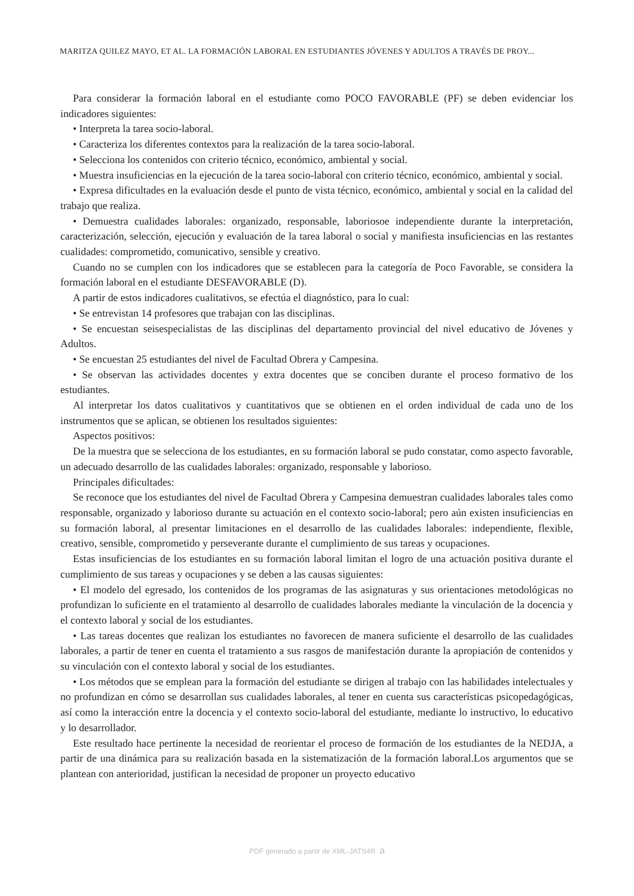MARITZA QUILEZ MAYO, ET AL. LA FORMACIÓN LABORAL EN ESTUDIANTES JÓVENES Y ADULTOS A TRAVÉS DE PROY...
Para considerar la formación laboral en el estudiante como POCO FAVORABLE (PF) se deben evidenciar los indicadores siguientes:
• Interpreta la tarea socio-laboral.
• Caracteriza los diferentes contextos para la realización de la tarea socio-laboral.
• Selecciona los contenidos con criterio técnico, económico, ambiental y social.
• Muestra insuficiencias en la ejecución de la tarea socio-laboral con criterio técnico, económico, ambiental y social.
• Expresa dificultades en la evaluación desde el punto de vista técnico, económico, ambiental y social en la calidad del trabajo que realiza.
• Demuestra cualidades laborales: organizado, responsable, laboriosoe independiente durante la interpretación, caracterización, selección, ejecución y evaluación de la tarea laboral o social y manifiesta insuficiencias en las restantes cualidades: comprometido, comunicativo, sensible y creativo.
Cuando no se cumplen con los indicadores que se establecen para la categoría de Poco Favorable, se considera la formación laboral en el estudiante DESFAVORABLE (D).
A partir de estos indicadores cualitativos, se efectúa el diagnóstico, para lo cual:
• Se entrevistan 14 profesores que trabajan con las disciplinas.
• Se encuestan seisespecialistas de las disciplinas del departamento provincial del nivel educativo de Jóvenes y Adultos.
• Se encuestan 25 estudiantes del nivel de Facultad Obrera y Campesina.
• Se observan las actividades docentes y extra docentes que se conciben durante el proceso formativo de los estudiantes.
Al interpretar los datos cualitativos y cuantitativos que se obtienen en el orden individual de cada uno de los instrumentos que se aplican, se obtienen los resultados siguientes:
Aspectos positivos:
De la muestra que se selecciona de los estudiantes, en su formación laboral se pudo constatar, como aspecto favorable, un adecuado desarrollo de las cualidades laborales: organizado, responsable y laborioso.
Principales dificultades:
Se reconoce que los estudiantes del nivel de Facultad Obrera y Campesina demuestran cualidades laborales tales como responsable, organizado y laborioso durante su actuación en el contexto socio-laboral; pero aún existen insuficiencias en su formación laboral, al presentar limitaciones en el desarrollo de las cualidades laborales: independiente, flexible, creativo, sensible, comprometido y perseverante durante el cumplimiento de sus tareas y ocupaciones.
Estas insuficiencias de los estudiantes en su formación laboral limitan el logro de una actuación positiva durante el cumplimiento de sus tareas y ocupaciones y se deben a las causas siguientes:
• El modelo del egresado, los contenidos de los programas de las asignaturas y sus orientaciones metodológicas no profundizan lo suficiente en el tratamiento al desarrollo de cualidades laborales mediante la vinculación de la docencia y el contexto laboral y social de los estudiantes.
• Las tareas docentes que realizan los estudiantes no favorecen de manera suficiente el desarrollo de las cualidades laborales, a partir de tener en cuenta el tratamiento a sus rasgos de manifestación durante la apropiación de contenidos y su vinculación con el contexto laboral y social de los estudiantes.
• Los métodos que se emplean para la formación del estudiante se dirigen al trabajo con las habilidades intelectuales y no profundizan en cómo se desarrollan sus cualidades laborales, al tener en cuenta sus características psicopedagógicas, así como la interacción entre la docencia y el contexto socio-laboral del estudiante, mediante lo instructivo, lo educativo y lo desarrollador.
Este resultado hace pertinente la necesidad de reorientar el proceso de formación de los estudiantes de la NEDJA, a partir de una dinámica para su realización basada en la sistematización de la formación laboral.Los argumentos que se plantean con anterioridad, justifican la necesidad de proponer un proyecto educativo
PDF generado a partir de XML-JATS4R a